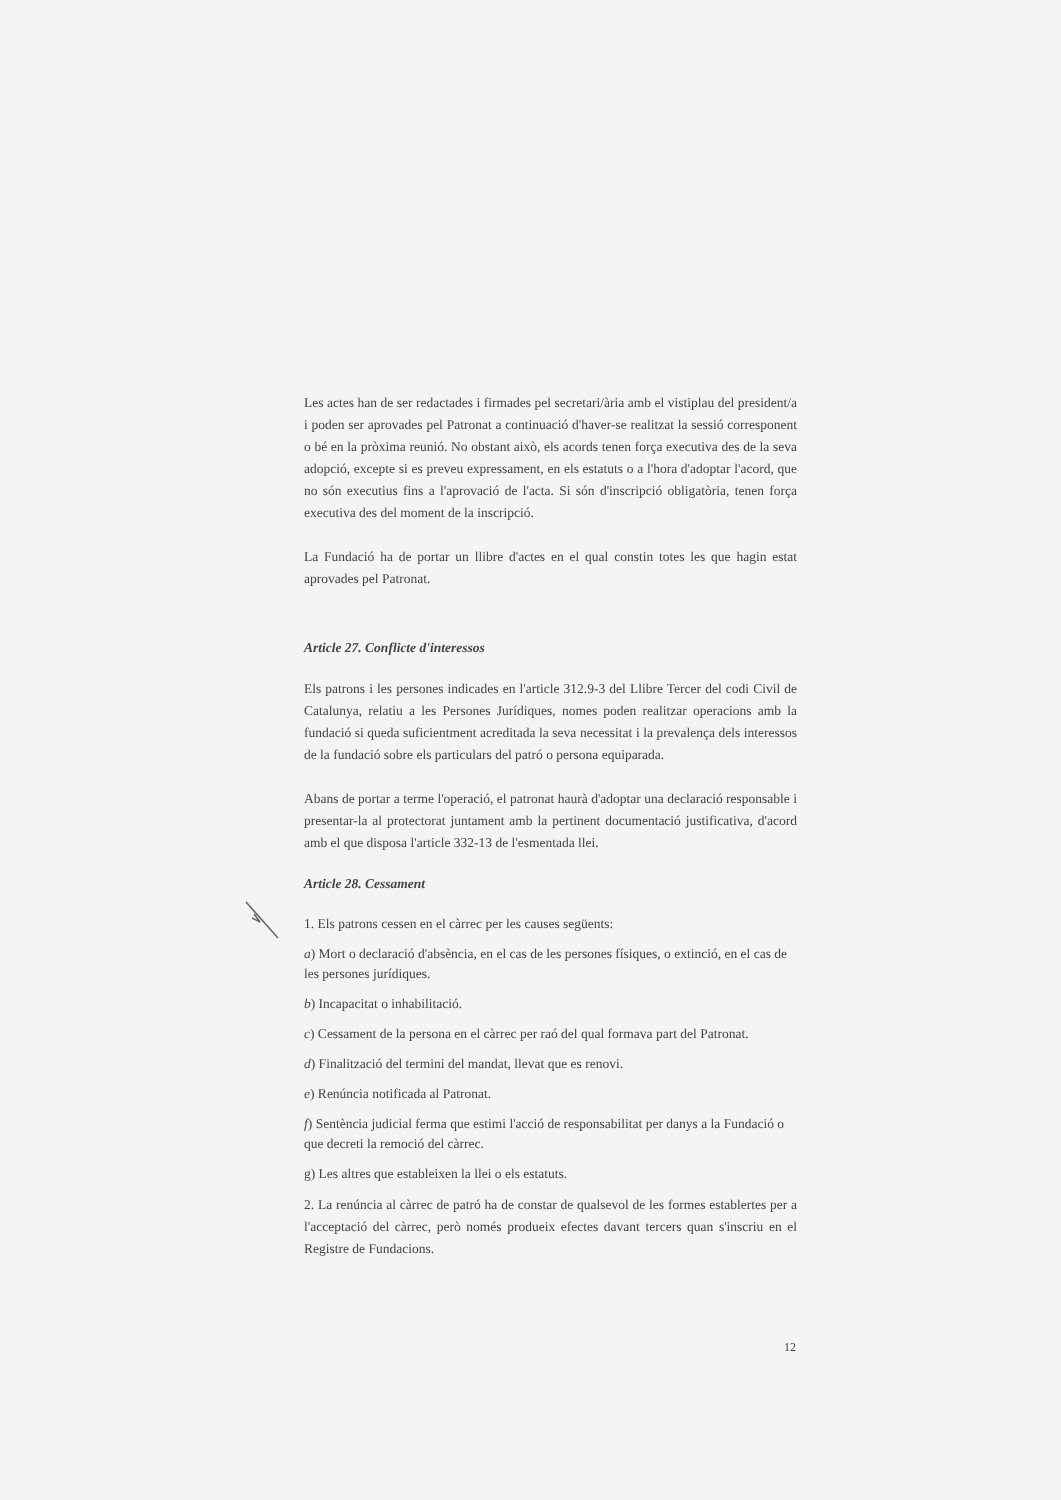Les actes han de ser redactades i firmades pel secretari/ària amb el vistiplau del president/a i poden ser aprovades pel Patronat a continuació d'haver-se realitzat la sessió corresponent o bé en la pròxima reunió. No obstant això, els acords tenen força executiva des de la seva adopció, excepte si es preveu expressament, en els estatuts o a l'hora d'adoptar l'acord, que no són executius fins a l'aprovació de l'acta. Si són d'inscripció obligatòria, tenen força executiva des del moment de la inscripció.
La Fundació ha de portar un llibre d'actes en el qual constin totes les que hagin estat aprovades pel Patronat.
Article 27. Conflicte d'interessos
Els patrons i les persones indicades en l'article 312.9-3 del Llibre Tercer del codi Civil de Catalunya, relatiu a les Persones Jurídiques, nomes poden realitzar operacions amb la fundació si queda suficientment acreditada la seva necessitat i la prevalença dels interessos de la fundació sobre els particulars del patró o persona equiparada.
Abans de portar a terme l'operació, el patronat haurà d'adoptar una declaració responsable i presentar-la al protectorat juntament amb la pertinent documentació justificativa, d'acord amb el que disposa l'article 332-13 de l'esmentada llei.
Article 28. Cessament
1. Els patrons cessen en el càrrec per les causes següents:
a) Mort o declaració d'absència, en el cas de les persones físiques, o extinció, en el cas de les persones jurídiques.
b) Incapacitat o inhabilitació.
c) Cessament de la persona en el càrrec per raó del qual formava part del Patronat.
d) Finalització del termini del mandat, llevat que es renovi.
e) Renúncia notificada al Patronat.
f) Sentència judicial ferma que estimi l'acció de responsabilitat per danys a la Fundació o que decreti la remoció del càrrec.
g) Les altres que estableixen la llei o els estatuts.
2. La renúncia al càrrec de patró ha de constar de qualsevol de les formes establertes per a l'acceptació del càrrec, però només produeix efectes davant tercers quan s'inscriu en el Registre de Fundacions.
12